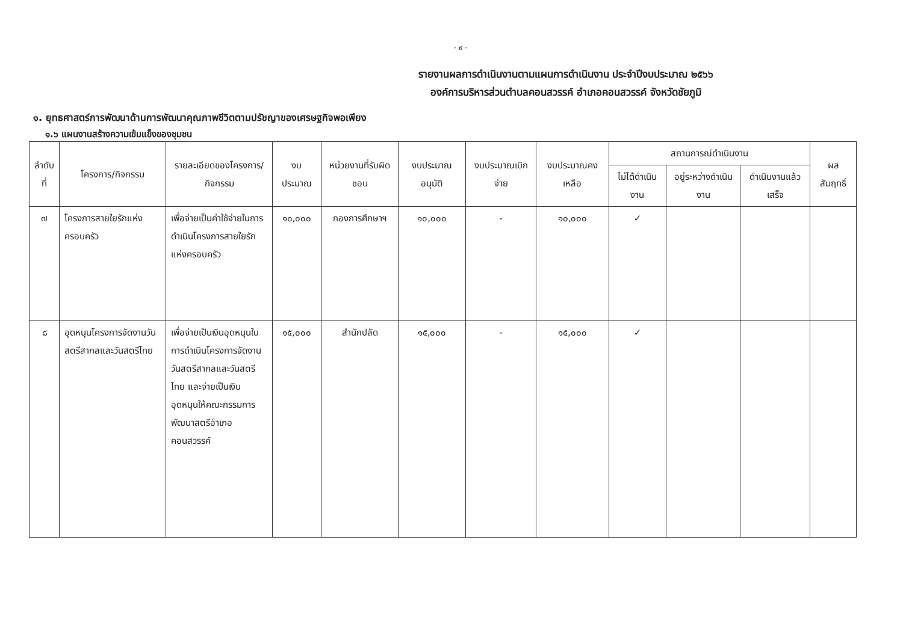- ๙ -
รายงานผลการดำเนินงานตามแผนการดำเนินงาน ประจำปีงบประมาณ ๒๕๖๖
องค์การบริหารส่วนตำบลคอนสวรรค์ อำเภอคอนสวรรค์ จังหวัดชัยภูมิ
๑. ยุทธศาสตร์การพัฒนาด้านการพัฒนาคุณภาพชีวิตตามปรัชญาของเศรษฐกิจพอเพียง
๑.๖ แผนงานสร้างความเข้มแข็งของชุมชน
| ลำดับที่ | โครงการ/กิจกรรม | รายละเอียดของโครงการ/กิจกรรม | งบประมาณ | หน่วยงานที่รับผิดชอบ | งบประมาณอนุมัติ | งบประมาณเบิกจ่าย | งบประมาณคงเหลือ | สถานการณ์ดำเนินงาน | | | ผลสัมฤทธิ์ |
| --- | --- | --- | --- | --- | --- | --- | --- | --- | --- | --- | --- |
| | | | | | | | | ไม่ได้ดำเนินงาน | อยู่ระหว่างดำเนินงาน | ดำเนินงานแล้วเสร็จ | |
| ๗ | โครงการสายใยรักแห่งครอบครัว | เพื่อจ่ายเป็นค่าใช้จ่ายในการดำเนินโครงการสายใยรักแห่งครอบครัว | ๑๐,๐๐๐ | กองการศึกษาฯ | ๑๐,๐๐๐ | - | ๑๐,๐๐๐ | ✓ | | | |
| ๘ | อุดหนุนโครงการจัดงานวันสตรีสากลและวันสตรีไทย | เพื่อจ่ายเป็นเงินอุดหนุนในการดำเนินโครงการจัดงานวันสตรีสากลและวันสตรีไทย และจ่ายเป็นเงินอุดหนุนให้คณะกรรมการพัฒนาสตรีอำเภอคอนสวรรค์ | ๑๕,๐๐๐ | สำนักปลัด | ๑๕,๐๐๐ | - | ๑๕,๐๐๐ | ✓ | | | |